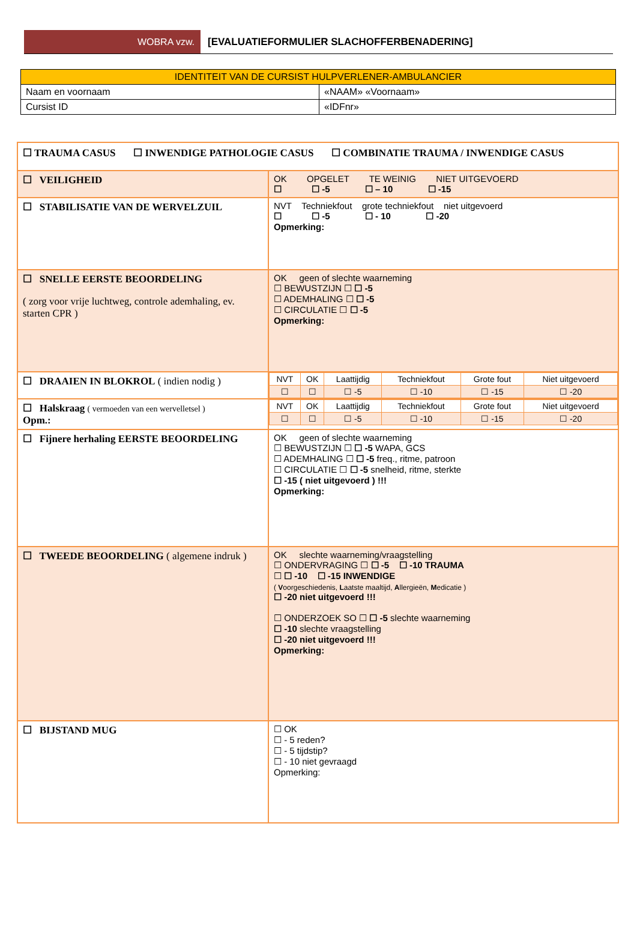WOBRA vzw.
[EVALUATIEFORMULIER SLACHOFFERBENADERING]
| IDENTITEIT VAN DE CURSIST HULPVERLENER-AMBULANCIER | |
| Naam en voornaam | «NAAM» «Voornaam» |
| Cursist ID | «IDFnr» |
| ☐ TRAUMA CASUS ☐ INWENDIGE PATHOLOGIE CASUS ☐ COMBINATIE TRAUMA / INWENDIGE CASUS | |
| ☐ VEILIGHEID | OK OPGELET TE WEINIG NIET UITGEVOERD ☐ ☐ -5 ☐ – 10 ☐ -15 |
| ☐ STABILISATIE VAN DE WERVELZUIL | NVT Techniekfout grote techniekfout niet uitgevoerd ☐ ☐ -5 ☐ - 10 ☐ -20 Opmerking: |
| ☐ SNELLE EERSTE BEOORDELING ( zorg voor vrije luchtweg, controle ademhaling, ev. starten CPR ) | OK geen of slechte waarneming ☐ BEWUSTZIJN ☐ ☐ -5 ☐ ADEMHALING ☐ ☐ -5 ☐ CIRCULATIE ☐ ☐ -5 Opmerking: |
| ☐ DRAAIEN IN BLOKROL ( indien nodig ) | / NVT / OK / Laattijdig / Techniekfout / Grote fout / Niet uitgevoerd / / ☐ / ☐ / ☐ -5 / ☐ -10 / ☐ -15 / ☐ -20 / |
| ☐ Halskraag ( vermoeden van een wervelletsel ) Opm.: | / NVT / OK / Laattijdig / Techniekfout / Grote fout / Niet uitgevoerd / / ☐ / ☐ / ☐ -5 / ☐ -10 / ☐ -15 / ☐ -20 / |
| ☐ Fijnere herhaling EERSTE BEOORDELING | OK geen of slechte waarneming ☐ BEWUSTZIJN ☐ ☐ -5 WAPA, GCS ☐ ADEMHALING ☐ ☐ -5 freq., ritme, patroon ☐ CIRCULATIE ☐ ☐ -5 snelheid, ritme, sterkte ☐ -15 ( niet uitgevoerd ) !!! Opmerking: |
| ☐ TWEEDE BEOORDELING ( algemene indruk ) | OK slechte waarneming/vraagstelling ☐ ONDERVRAGING ☐ ☐ -5 ☐ -10 TRAUMA ☐ ☐ -10 ☐ -15 INWENDIGE ( V oorgeschiedenis, L aatste maaltijd, A llergieën, M edicatie ) ☐ -20 niet uitgevoerd !!! ☐ ONDERZOEK SO ☐ ☐ -5 slechte waarneming ☐ -10 slechte vraagstelling ☐ -20 niet uitgevoerd !!! Opmerking: |
| ☐ BIJSTAND MUG | ☐ OK ☐ - 5 reden? ☐ - 5 tijdstip? ☐ - 10 niet gevraagd Opmerking: |